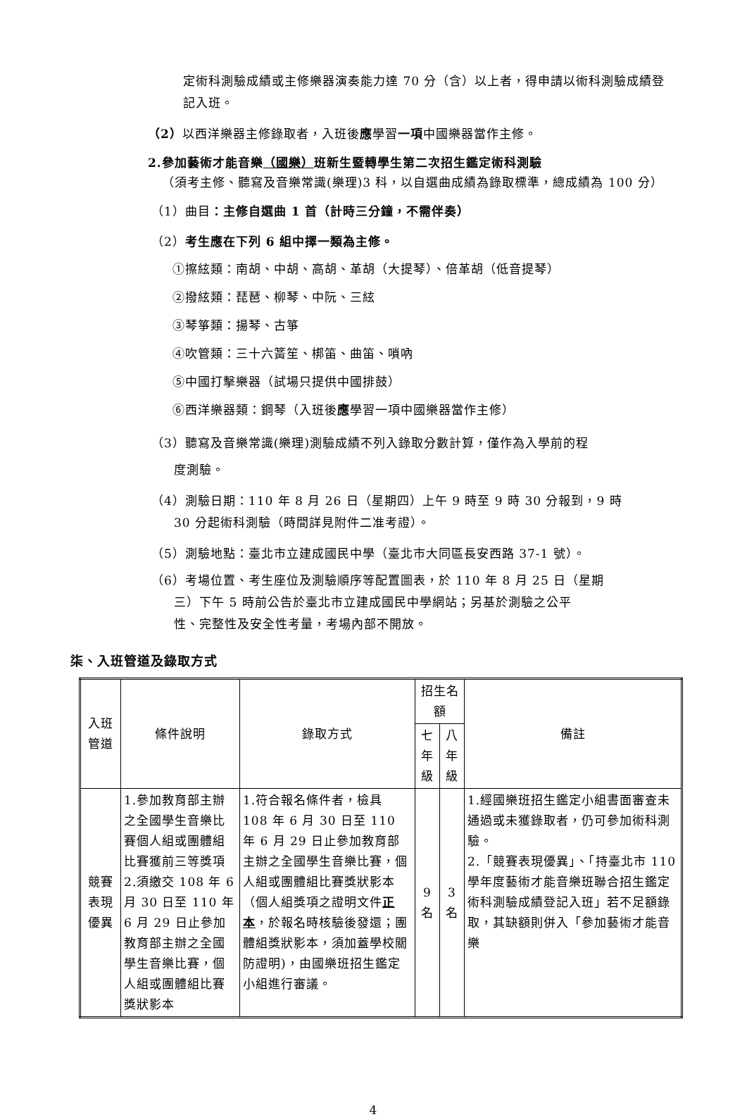定術科測驗成績或主修樂器演奏能力達 70 分（含）以上者，得申請以術科測驗成績登記入班。
（2）以西洋樂器主修錄取者，入班後應學習一項中國樂器當作主修。
2.參加藝術才能音樂（國樂）班新生暨轉學生第二次招生鑑定術科測驗
（須考主修、聽寫及音樂常識(樂理)3 科，以自選曲成績為錄取標準，總成績為 100 分）
（1）曲目：主修自選曲 1 首（計時三分鐘，不需伴奏）
（2）考生應在下列 6 組中擇一類為主修。
①擦絃類：南胡、中胡、高胡、革胡（大提琴）、倍革胡（低音提琴）
②撥絃類：琵琶、柳琴、中阮、三絃
③琴箏類：揚琴、古箏
④吹管類：三十六簧笙、梆笛、曲笛、嗩吶
⑤中國打擊樂器（試場只提供中國排鼓）
⑥西洋樂器類：鋼琴（入班後應學習一項中國樂器當作主修）
（3）聽寫及音樂常識(樂理)測驗成績不列入錄取分數計算，僅作為入學前的程
度測驗。
（4）測驗日期：110 年 8 月 26 日（星期四）上午 9 時至 9 時 30 分報到，9 時
30 分起術科測驗（時間詳見附件二准考證）。
（5）測驗地點：臺北市立建成國民中學（臺北市大同區長安西路 37-1 號）。
（6）考場位置、考生座位及測驗順序等配置圖表，於 110 年 8 月 25 日（星期
三）下午 5 時前公告於臺北市立建成國民中學網站；另基於測驗之公平
性、完整性及安全性考量，考場內部不開放。
柒、入班管道及錄取方式
| 入班 管道 | 條件說明 | 錄取方式 | 招生名額 | | 備註 |
| --- | --- | --- | --- | --- | --- |
| | | | 七年級 | 八年級 | |
| 競賽 表現 優異 | 1.參加教育部主辦之全國學生音樂比賽個人組或團體組比賽獲前三等獎項 2.須繳交 108 年 6 月 30 日至 110 年 6 月 29 日止參加教育部主辦之全國學生音樂比賽，個人組或團體組比賽獎狀影本 | 1.符合報名條件者，檢具 108 年 6 月 30 日至 110 年 6 月 29 日止參加教育部主辦之全國學生音樂比賽，個人組或團體組比賽獎狀影本（個人組獎項之證明文件 正本 ，於報名時核驗後發還；團體組獎狀影本，須加蓋學校關防證明)，由國樂班招生鑑定小組進行審議。 | 9名 | 3名 | 1.經國樂班招生鑑定小組書面審查未通過或未獲錄取者，仍可參加術科測驗。 2.「競賽表現優異」、「持臺北市 110 學年度藝術才能音樂班聯合招生鑑定術科測驗成績登記入班」若不足額錄取，其缺額則併入「參加藝術才能音樂 |
4